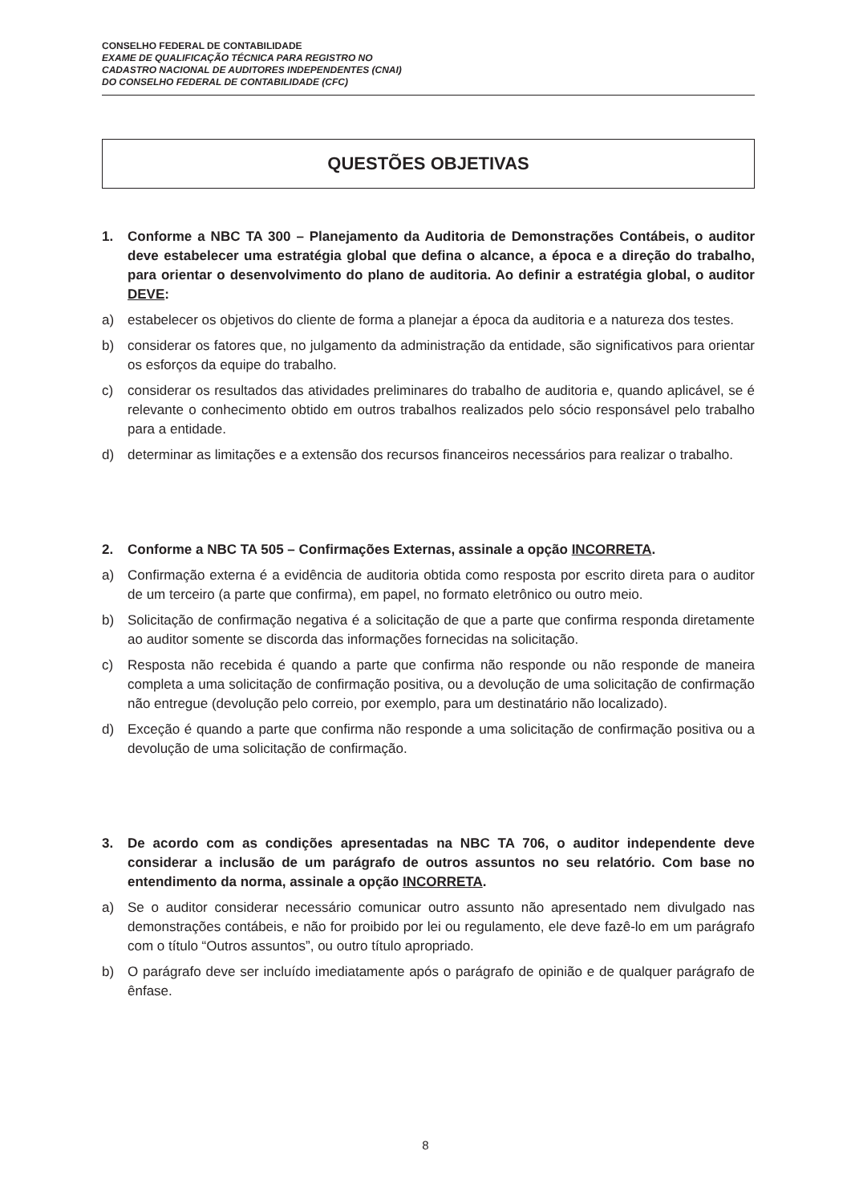CONSELHO FEDERAL DE CONTABILIDADE
EXAME DE QUALIFICAÇÃO TÉCNICA PARA REGISTRO NO
CADASTRO NACIONAL DE AUDITORES INDEPENDENTES (CNAI)
DO CONSELHO FEDERAL DE CONTABILIDADE (CFC)
QUESTÕES OBJETIVAS
1. Conforme a NBC TA 300 – Planejamento da Auditoria de Demonstrações Contábeis, o auditor deve estabelecer uma estratégia global que defina o alcance, a época e a direção do trabalho, para orientar o desenvolvimento do plano de auditoria. Ao definir a estratégia global, o auditor DEVE:
a) estabelecer os objetivos do cliente de forma a planejar a época da auditoria e a natureza dos testes.
b) considerar os fatores que, no julgamento da administração da entidade, são significativos para orientar os esforços da equipe do trabalho.
c) considerar os resultados das atividades preliminares do trabalho de auditoria e, quando aplicável, se é relevante o conhecimento obtido em outros trabalhos realizados pelo sócio responsável pelo trabalho para a entidade.
d) determinar as limitações e a extensão dos recursos financeiros necessários para realizar o trabalho.
2. Conforme a NBC TA 505 – Confirmações Externas, assinale a opção INCORRETA.
a) Confirmação externa é a evidência de auditoria obtida como resposta por escrito direta para o auditor de um terceiro (a parte que confirma), em papel, no formato eletrônico ou outro meio.
b) Solicitação de confirmação negativa é a solicitação de que a parte que confirma responda diretamente ao auditor somente se discorda das informações fornecidas na solicitação.
c) Resposta não recebida é quando a parte que confirma não responde ou não responde de maneira completa a uma solicitação de confirmação positiva, ou a devolução de uma solicitação de confirmação não entregue (devolução pelo correio, por exemplo, para um destinatário não localizado).
d) Exceção é quando a parte que confirma não responde a uma solicitação de confirmação positiva ou a devolução de uma solicitação de confirmação.
3. De acordo com as condições apresentadas na NBC TA 706, o auditor independente deve considerar a inclusão de um parágrafo de outros assuntos no seu relatório. Com base no entendimento da norma, assinale a opção INCORRETA.
a) Se o auditor considerar necessário comunicar outro assunto não apresentado nem divulgado nas demonstrações contábeis, e não for proibido por lei ou regulamento, ele deve fazê-lo em um parágrafo com o título “Outros assuntos”, ou outro título apropriado.
b) O parágrafo deve ser incluído imediatamente após o parágrafo de opinião e de qualquer parágrafo de ênfase.
8